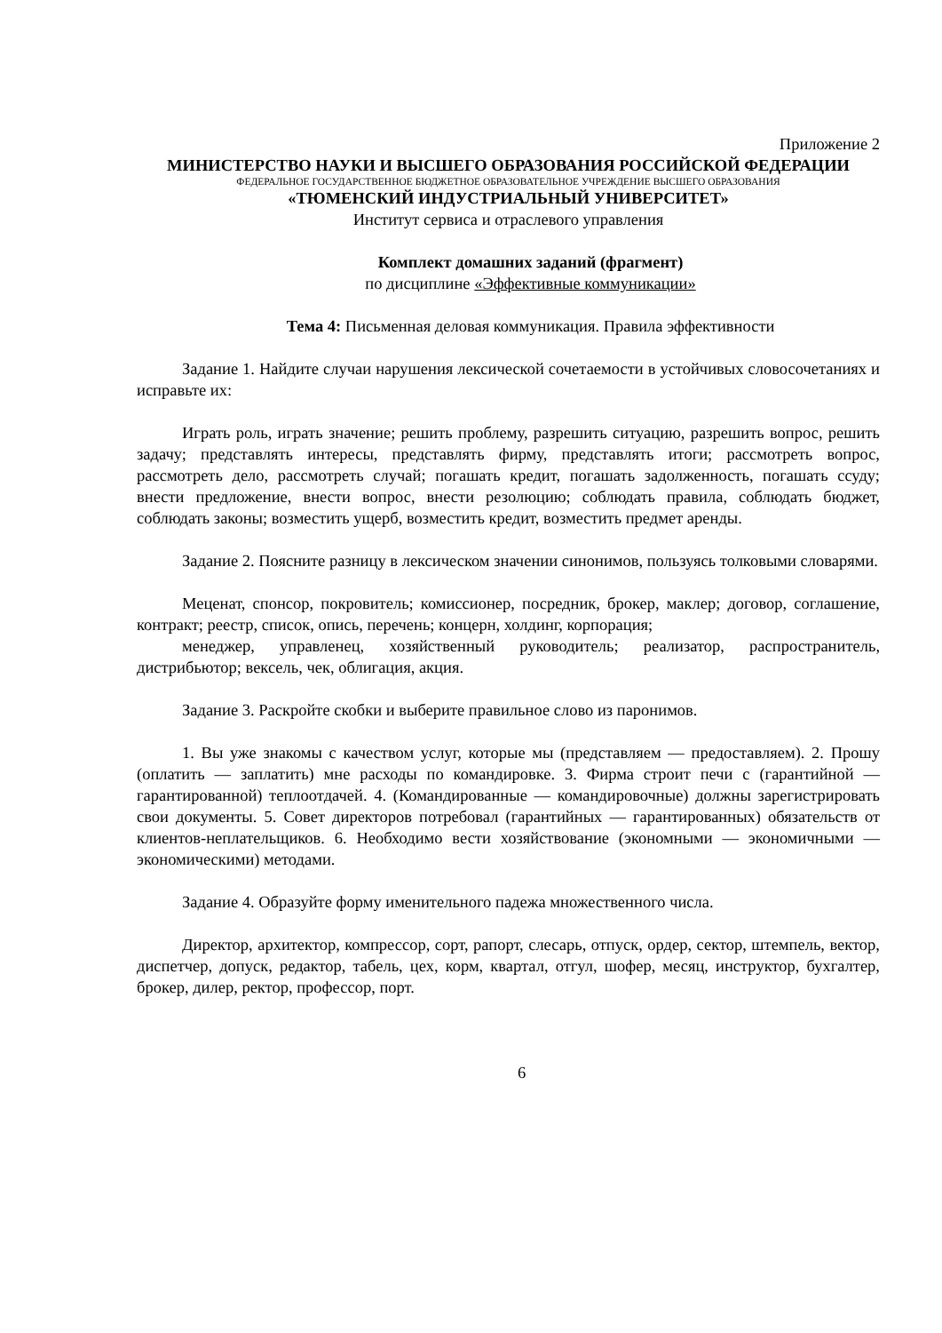Приложение 2
МИНИСТЕРСТВО НАУКИ И ВЫСШЕГО ОБРАЗОВАНИЯ РОССИЙСКОЙ ФЕДЕРАЦИИ
ФЕДЕРАЛЬНОЕ ГОСУДАРСТВЕННОЕ БЮДЖЕТНОЕ ОБРАЗОВАТЕЛЬНОЕ УЧРЕЖДЕНИЕ ВЫСШЕГО ОБРАЗОВАНИЯ
«ТЮМЕНСКИЙ ИНДУСТРИАЛЬНЫЙ УНИВЕРСИТЕТ»
Институт сервиса и отраслевого управления
Комплект домашних заданий (фрагмент)
по дисциплине «Эффективные коммуникации»
Тема 4: Письменная деловая коммуникация. Правила эффективности
Задание 1. Найдите случаи нарушения лексической сочетаемости в устойчивых словосочетаниях и исправьте их:
Играть роль, играть значение; решить проблему, разрешить ситуацию, разрешить вопрос, решить задачу; представлять интересы, представлять фирму, представлять итоги; рассмотреть вопрос, рассмотреть дело, рассмотреть случай; погашать кредит, погашать задолженность, погашать ссуду; внести предложение, внести вопрос, внести резолюцию; соблюдать правила, соблюдать бюджет, соблюдать законы; возместить ущерб, возместить кредит, возместить предмет аренды.
Задание 2. Поясните разницу в лексическом значении синонимов, пользуясь толковыми словарями.
Меценат, спонсор, покровитель; комиссионер, посредник, брокер, маклер; договор, соглашение, контракт; реестр, список, опись, перечень; концерн, холдинг, корпорация;
менеджер, управленец, хозяйственный руководитель; реализатор, распространитель, дистрибьютор; вексель, чек, облигация, акция.
Задание 3. Раскройте скобки и выберите правильное слово из паронимов.
1. Вы уже знакомы с качеством услуг, которые мы (представляем — предоставляем). 2. Прошу (оплатить — заплатить) мне расходы по командировке. 3. Фирма строит печи с (гарантийной — гарантированной) теплоотдачей. 4. (Командированные — командировочные) должны зарегистрировать свои документы. 5. Совет директоров потребовал (гарантийных — гарантированных) обязательств от клиентов-неплательщиков. 6. Необходимо вести хозяйствование (экономными — экономичными — экономическими) методами.
Задание 4. Образуйте форму именительного падежа множественного числа.
Директор, архитектор, компрессор, сорт, рапорт, слесарь, отпуск, ордер, сектор, штемпель, вектор, диспетчер, допуск, редактор, табель, цех, корм, квартал, отгул, шофер, месяц, инструктор, бухгалтер, брокер, дилер, ректор, профессор, порт.
6